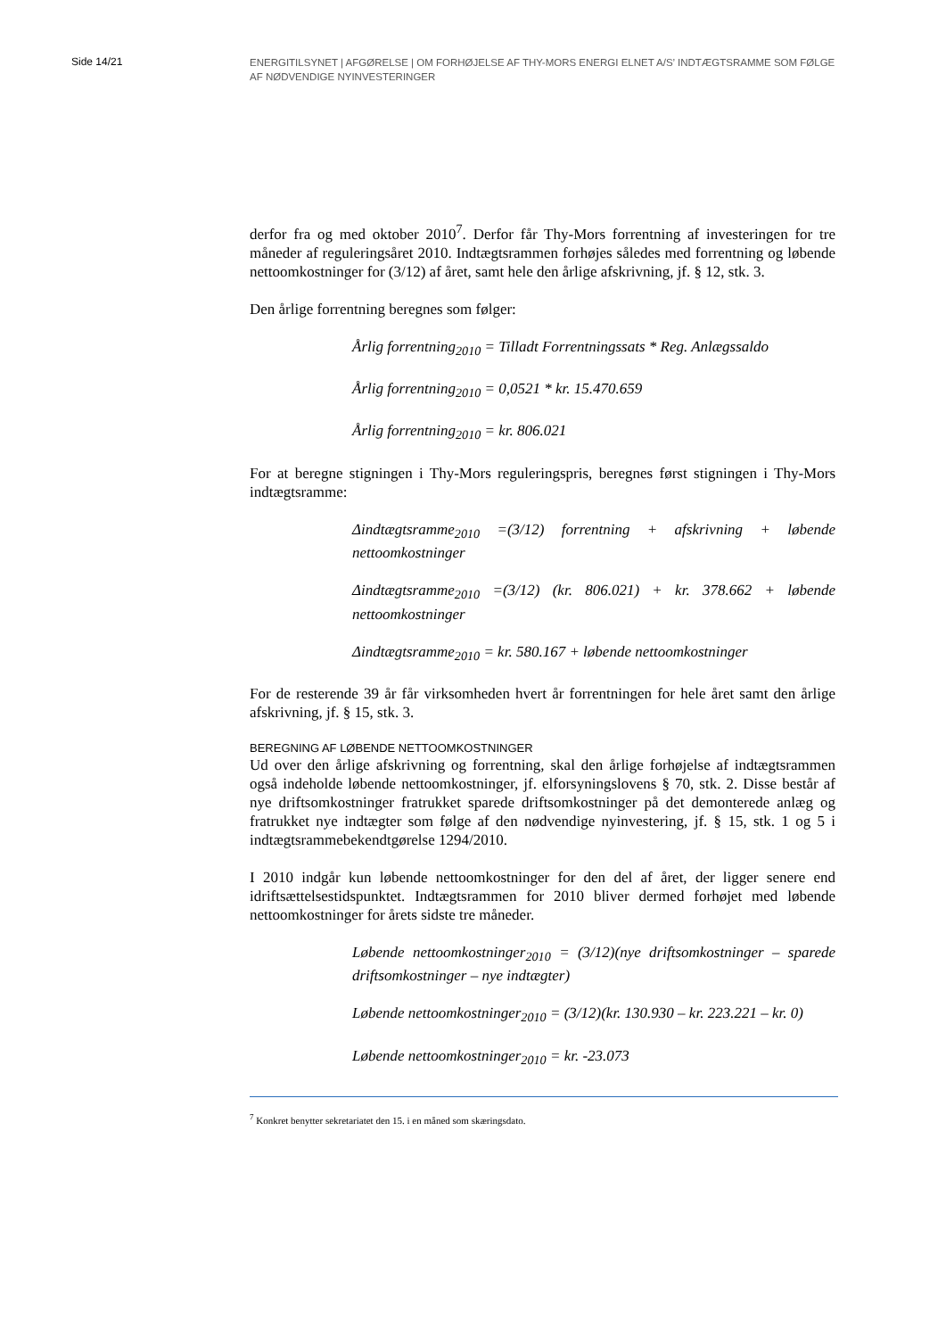Side 14/21
ENERGITILSYNET | AFGØRELSE | OM FORHØJELSE AF THY-MORS ENERGI ELNET A/S’ INDTÆGTSRAMME SOM FØLGE AF NØDVENDIGE NYINVESTERINGER
derfor fra og med oktober 2010<sup>7</sup>. Derfor får Thy-Mors forrentning af investeringen for tre måneder af reguleringsåret 2010. Indtægtsrammen forhøjes således med forrentning og løbende nettoomkostninger for (3/12) af året, samt hele den årlige afskrivning, jf. § 12, stk. 3.
Den årlige forrentning beregnes som følger:
Årlig forrentning<sub>2010</sub> = Tilladt Forrentningssats * Reg. Anlægssaldo
Årlig forrentning<sub>2010</sub> = 0,0521 * kr. 15.470.659
Årlig forrentning<sub>2010</sub> = kr. 806.021
For at beregne stigningen i Thy-Mors reguleringspris, beregnes først stigningen i Thy-Mors indtægtsramme:
Δindtægtsramme<sub>2010</sub> =(3/12) forrentning + afskrivning + løbende nettoomkostninger
Δindtægtsramme<sub>2010</sub> =(3/12) (kr. 806.021) + kr. 378.662 + løbende nettoomkostninger
Δindtægtsramme<sub>2010</sub> = kr. 580.167 + løbende nettoomkostninger
For de resterende 39 år får virksomheden hvert år forrentningen for hele året samt den årlige afskrivning, jf. § 15, stk. 3.
BEREGNING AF LØBENDE NETTOOMKOSTNINGER
Ud over den årlige afskrivning og forrentning, skal den årlige forhøjelse af indtægtsrammen også indeholde løbende nettoomkostninger, jf. elforsyningslovens § 70, stk. 2. Disse består af nye driftsomkostninger fratrukket sparede driftsomkostninger på det demonterede anlæg og fratrukket nye indtægter som følge af den nødvendige nyinvestering, jf. § 15, stk. 1 og 5 i indtægtsrammebekendtgørelse 1294/2010.
I 2010 indgår kun løbende nettoomkostninger for den del af året, der ligger senere end idriftsættelsestidspunktet. Indtægtsrammen for 2010 bliver dermed forhøjet med løbende nettoomkostninger for årets sidste tre måneder.
Løbende nettoomkostninger<sub>2010</sub> = (3/12)(nye driftsomkostninger – sparede driftsomkostninger – nye indtægter)
Løbende nettoomkostninger<sub>2010</sub> = (3/12)(kr. 130.930 – kr. 223.221 – kr. 0)
Løbende nettoomkostninger<sub>2010</sub> = kr. -23.073
<sup>7</sup> Konkret benytter sekretariatet den 15. i en måned som skæringsdato.